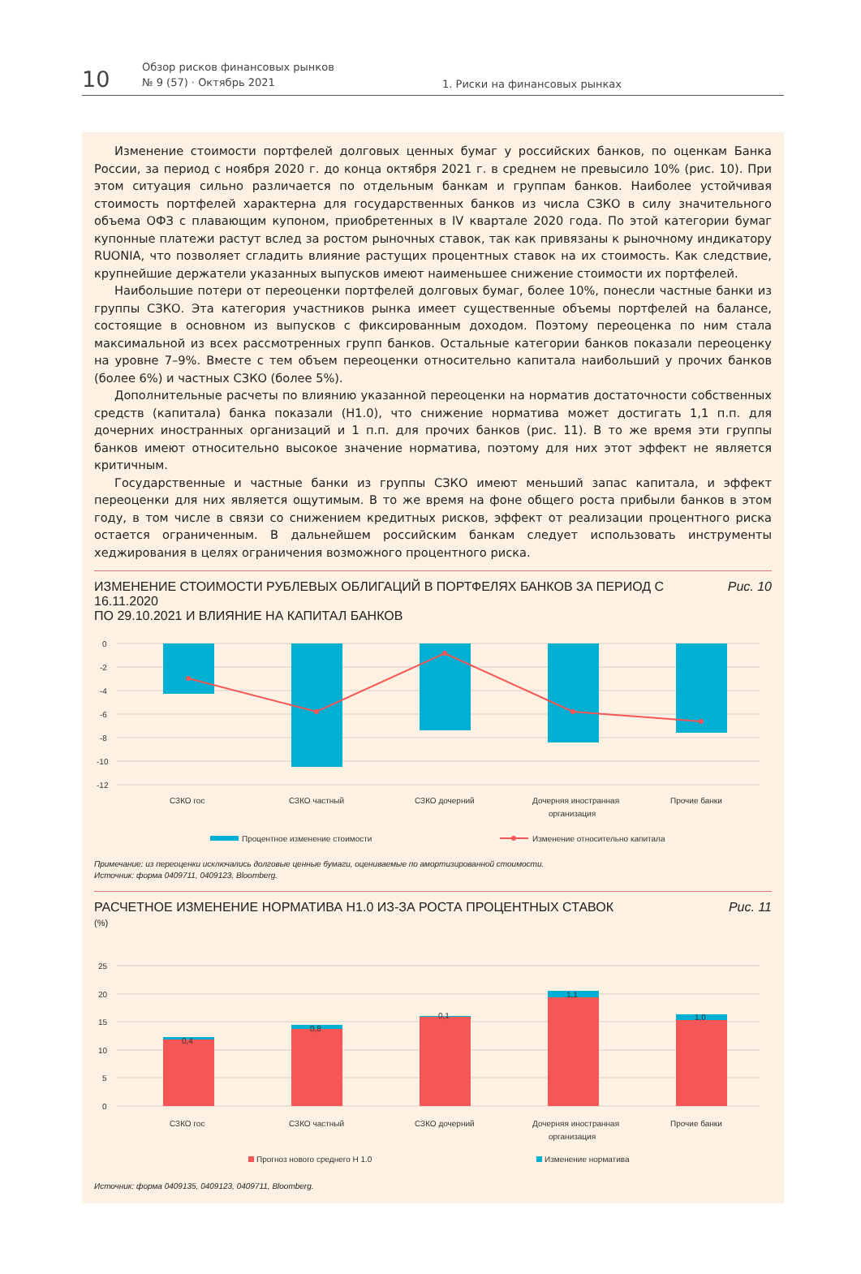10
Обзор рисков финансовых рынков
№ 9 (57) · Октябрь 2021
1. Риски на финансовых рынках
Изменение стоимости портфелей долговых ценных бумаг у российских банков, по оценкам Банка России, за период с ноября 2020 г. до конца октября 2021 г. в среднем не превысило 10% (рис. 10). При этом ситуация сильно различается по отдельным банкам и группам банков. Наиболее устойчивая стоимость портфелей характерна для государственных банков из числа СЗКО в силу значительного объема ОФЗ с плавающим купоном, приобретенных в IV квартале 2020 года. По этой категории бумаг купонные платежи растут вслед за ростом рыночных ставок, так как привязаны к рыночному индикатору RUONIA, что позволяет сгладить влияние растущих процентных ставок на их стоимость. Как следствие, крупнейшие держатели указанных выпусков имеют наименьшее снижение стоимости их портфелей.
Наибольшие потери от переоценки портфелей долговых бумаг, более 10%, понесли частные банки из группы СЗКО. Эта категория участников рынка имеет существенные объемы портфелей на балансе, состоящие в основном из выпусков с фиксированным доходом. Поэтому переоценка по ним стала максимальной из всех рассмотренных групп банков. Остальные категории банков показали переоценку на уровне 7–9%. Вместе с тем объем переоценки относительно капитала наибольший у прочих банков (более 6%) и частных СЗКО (более 5%).
Дополнительные расчеты по влиянию указанной переоценки на норматив достаточности собственных средств (капитала) банка показали (Н1.0), что снижение норматива может достигать 1,1 п.п. для дочерних иностранных организаций и 1 п.п. для прочих банков (рис. 11). В то же время эти группы банков имеют относительно высокое значение норматива, поэтому для них этот эффект не является критичным.
Государственные и частные банки из группы СЗКО имеют меньший запас капитала, и эффект переоценки для них является ощутимым. В то же время на фоне общего роста прибыли банков в этом году, в том числе в связи со снижением кредитных рисков, эффект от реализации процентного риска остается ограниченным. В дальнейшем российским банкам следует использовать инструменты хеджирования в целях ограничения возможного процентного риска.
ИЗМЕНЕНИЕ СТОИМОСТИ РУБЛЕВЫХ ОБЛИГАЦИЙ В ПОРТФЕЛЯХ БАНКОВ ЗА ПЕРИОД С 16.11.2020
ПО 29.10.2021 И ВЛИЯНИЕ НА КАПИТАЛ БАНКОВ
Рис. 10
0
-2
-4
-6
-8
-10
-12
СЗКО гос
СЗКО частный
СЗКО дочерний
Дочерняя иностранная
организация
Прочие банки
Процентное изменение стоимости
Изменение относительно капитала
Примечание: из переоценки исключались долговые ценные бумаги, оцениваемые по амортизированной стоимости.
Источник: форма 0409711, 0409123, Bloomberg.
РАСЧЕТНОЕ ИЗМЕНЕНИЕ НОРМАТИВА Н1.0 ИЗ-ЗА РОСТА ПРОЦЕНТНЫХ СТАВОК
(%)
Рис. 11
25
20
15
10
5
0
0,4
0,8
0,1
1,1
1,0
СЗКО гос
СЗКО частный
СЗКО дочерний
Дочерняя иностранная
организация
Прочие банки
Прогноз нового среднего Н 1.0
Изменение норматива
Источник: форма 0409135, 0409123, 0409711, Bloomberg.